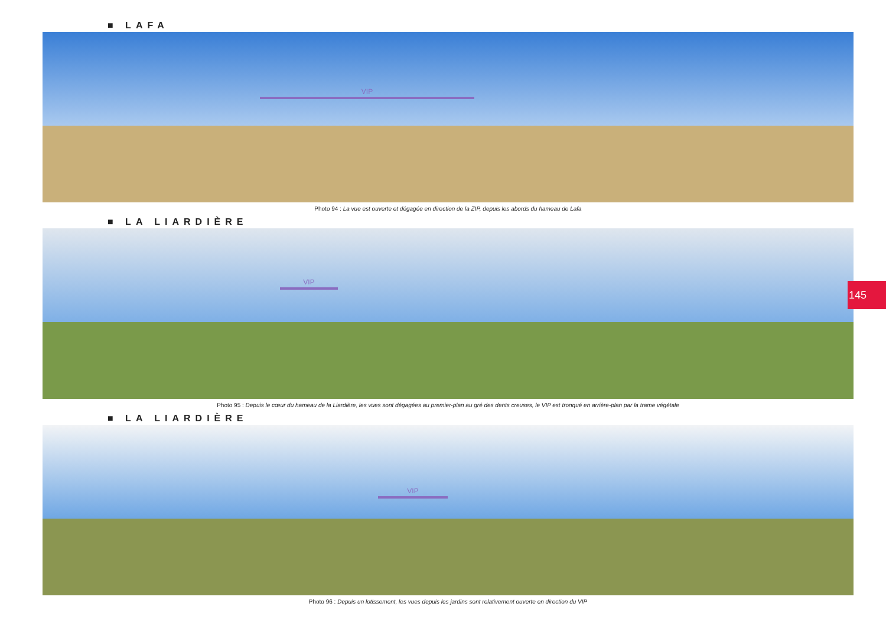■ LAFA
VIP
Photo 94 : La vue est ouverte et dégagée en direction de la ZIP, depuis les abords du hameau de Lafa
■ LA LIARDIÈRE
VIP
Photo 95 : Depuis le cœur du hameau de la Liardière, les vues sont dégagées au premier-plan au gré des dents creuses, le VIP est tronqué en arrière-plan par la trame végétale
■ LA LIARDIÈRE
VIP
Photo 96 : Depuis un lotissement, les vues depuis les jardins sont relativement ouverte en direction du VIP
145